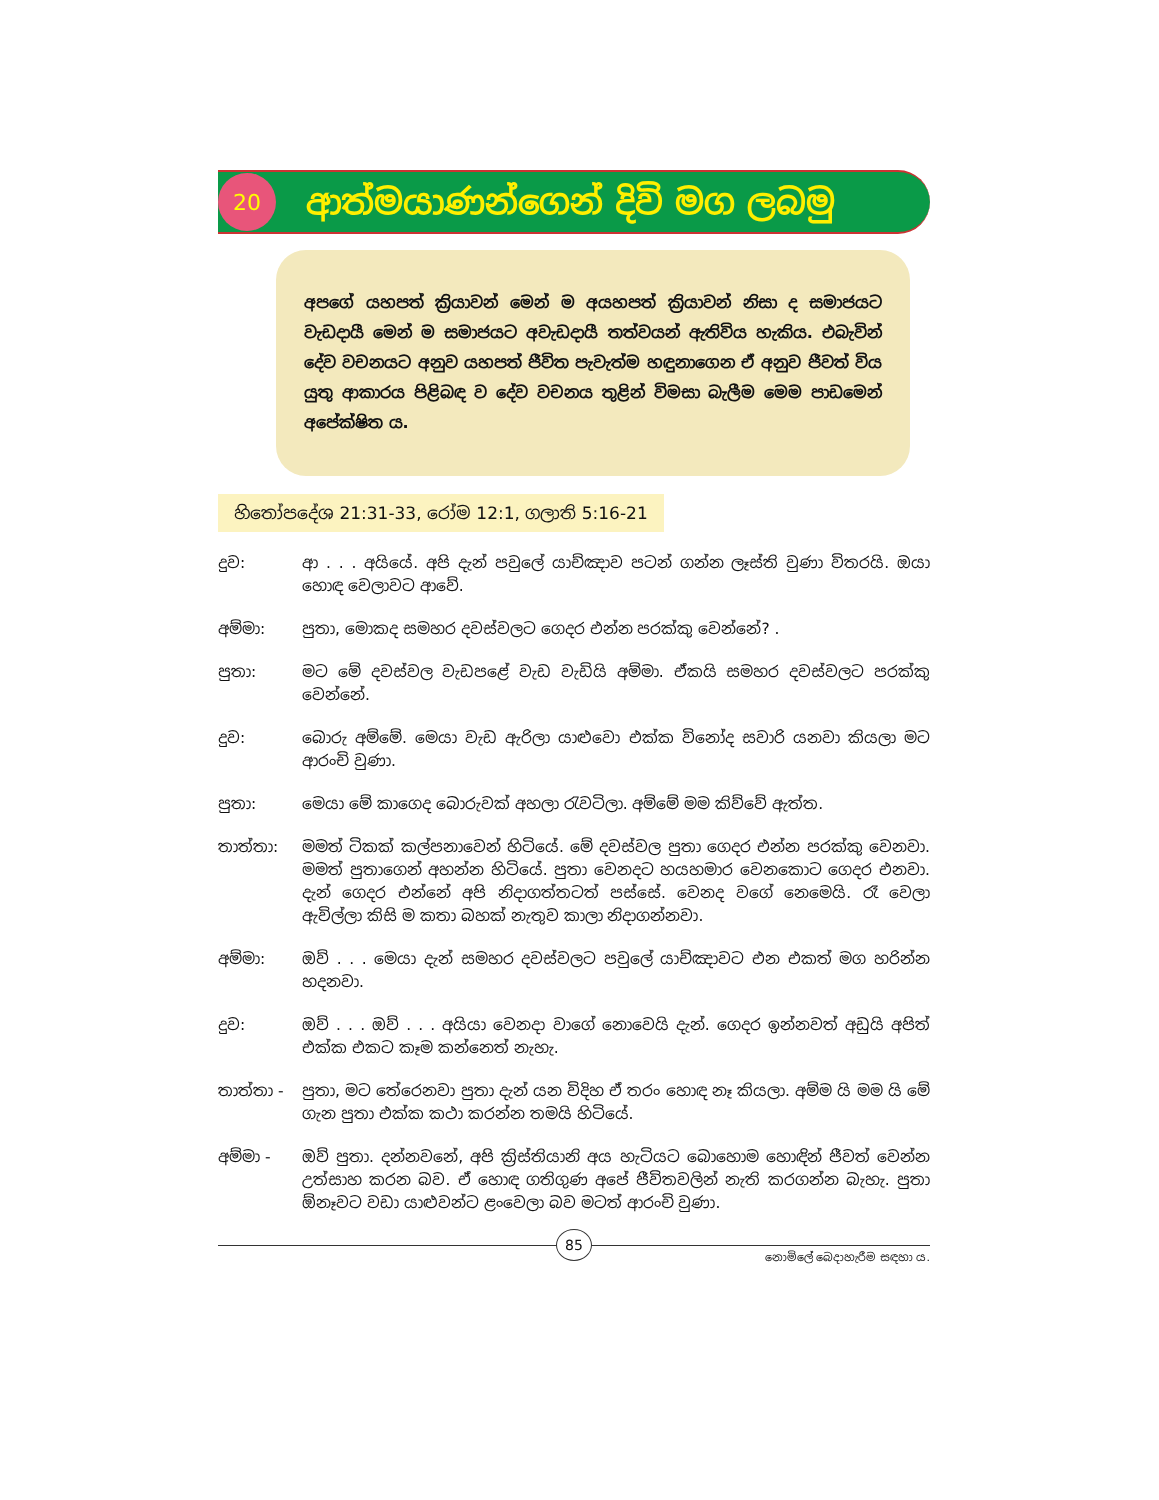20
ආත්මයාණන්ගෙන් දිවි මග ලබමු
අපගේ යහපත් ක්‍රියාවන් මෙන් ම අයහපත් ක්‍රියාවන් නිසා ද සමාජයට වැඩදායී මෙන් ම සමාජයට අවැඩදායී තත්වයන් ඇතිවිය හැකිය. එබැවින් දේව වචනයට අනුව යහපත් ජීවිත පැවැත්ම හඳුනාගෙන ඒ අනුව ජීවත් විය යුතු ආකාරය පිළිබඳ ව දේව වචනය තුළින් විමසා බැලීම මෙම පාඩමෙන් අපේක්ෂිත ය.
හිතෝපදේශ 21:31-33, රෝම 12:1, ගලාති 5:16-21
දුව: ආ . . . අයියේ. අපි දැන් පවුලේ යාච්ඤාව පටන් ගන්න ලෑස්ති වුණා විතරයි. ඔයා හොඳ වෙලාවට ආවේ.
අම්මා: පුතා, මොකද සමහර දවස්වලට ගෙදර එන්න පරක්කු වෙන්නේ? .
පුතා: මට මේ දවස්වල වැඩපළේ වැඩ වැඩියි අම්මා. ඒකයි සමහර දවස්වලට පරක්කු වෙන්නේ.
දුව: බොරු අම්මේ. මෙයා වැඩ ඇරිලා යාළුවො එක්ක විනෝද සවාරි යනවා කියලා මට ආරංචි වුණා.
පුතා: මෙයා මේ කාගෙද බොරුවක් අහලා රැවටිලා. අම්මේ මම කිව්වේ ඇත්ත.
තාත්තා: මමත් ටිකක් කල්පනාවෙන් හිටියේ. මේ දවස්වල පුතා ගෙදර එන්න පරක්කු වෙනවා. මමත් පුතාගෙන් අහන්න හිටියේ. පුතා වෙනදට හයහමාර වෙනකොට ගෙදර එනවා. දැන් ගෙදර එන්නේ අපි නිදාගත්තටත් පස්සේ. වෙනද වගේ නෙමෙයි. රෑ වෙලා ඇවිල්ලා කිසි ම කතා බහක් නැතුව කාලා නිදාගන්නවා.
අම්මා: ඔව් . . . මෙයා දැන් සමහර දවස්වලට පවුලේ යාච්ඤාවට එන එකත් මග හරින්න හදනවා.
දුව: ඔව් . . . ඔව් . . . අයියා වෙනදා වාගේ නොවෙයි දැන්. ගෙදර ඉන්නවත් අඩුයි අපිත් එක්ක එකට කෑම කන්නෙත් නැහැ.
තාත්තා - පුතා, මට තේරෙනවා පුතා දැන් යන විදිහ ඒ තරං හොඳ නෑ කියලා. අම්ම යි මම යි මේ ගැන පුතා එක්ක කථා කරන්න තමයි හිටියේ.
අම්මා - ඔව් පුතා. දන්නවනේ, අපි ක්‍රිස්තියානි අය හැටියට බොහොම හොඳින් ජීවත් වෙන්න උත්සාහ කරන බව. ඒ හොඳ ගතිගුණ අපේ ජීවිතවලින් නැති කරගන්න බැහැ. පුතා ඕනෑවට වඩා යාළුවන්ට ළංවෙලා බව මටත් ආරංචි වුණා.
85
නොමිලේ බෙදාහැරීම සඳහා ය.